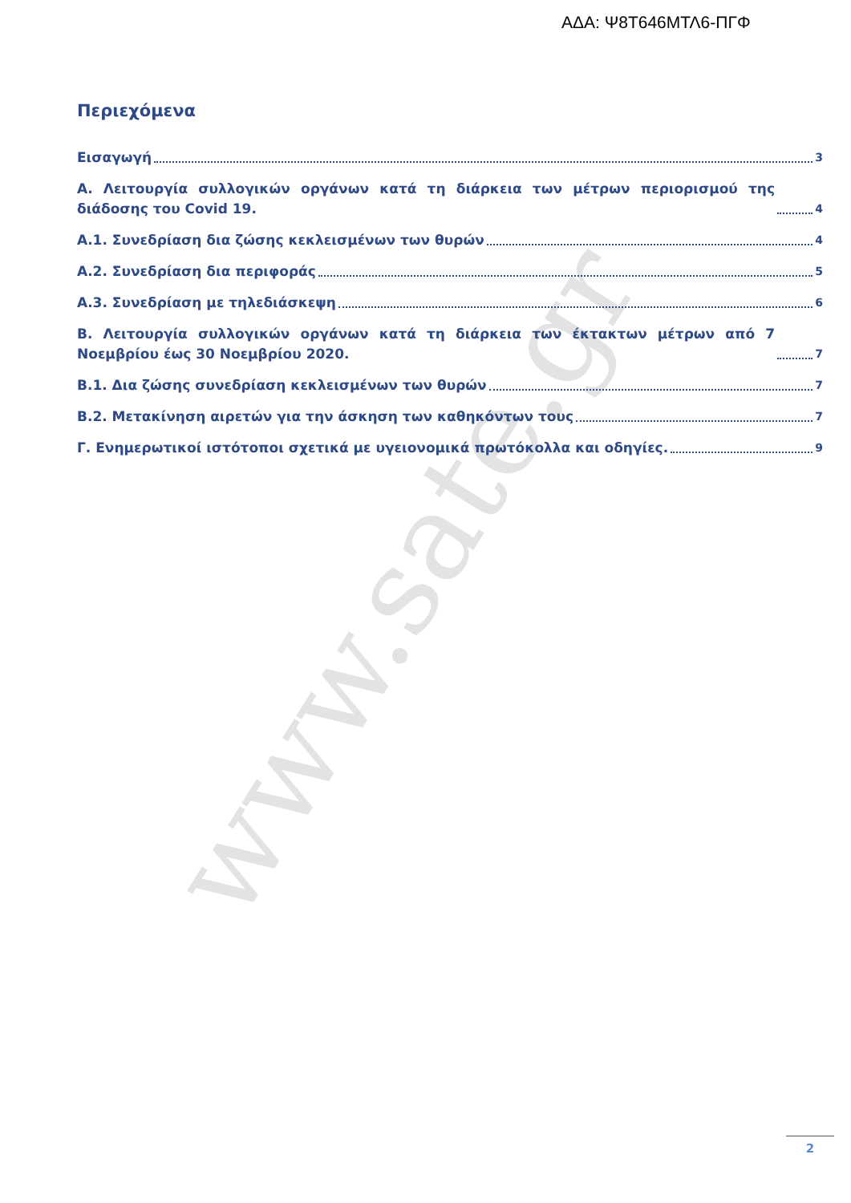www.sate.gr
ΑΔΑ: Ψ8Τ646ΜΤΛ6-ΠΓΦ
Περιεχόμενα
Εισαγωγή 3
Α. Λειτουργία συλλογικών οργάνων κατά τη διάρκεια των μέτρων περιορισμού της διάδοσης του Covid 19. 4
Α.1. Συνεδρίαση δια ζώσης κεκλεισμένων των θυρών 4
Α.2. Συνεδρίαση δια περιφοράς 5
Α.3. Συνεδρίαση με τηλεδιάσκεψη 6
Β. Λειτουργία συλλογικών οργάνων κατά τη διάρκεια των έκτακτων μέτρων από 7 Νοεμβρίου έως 30 Νοεμβρίου 2020. 7
Β.1. Δια ζώσης συνεδρίαση κεκλεισμένων των θυρών 7
Β.2. Μετακίνηση αιρετών για την άσκηση των καθηκόντων τους 7
Γ. Ενημερωτικοί ιστότοποι σχετικά με υγειονομικά πρωτόκολλα και οδηγίες. 9
2